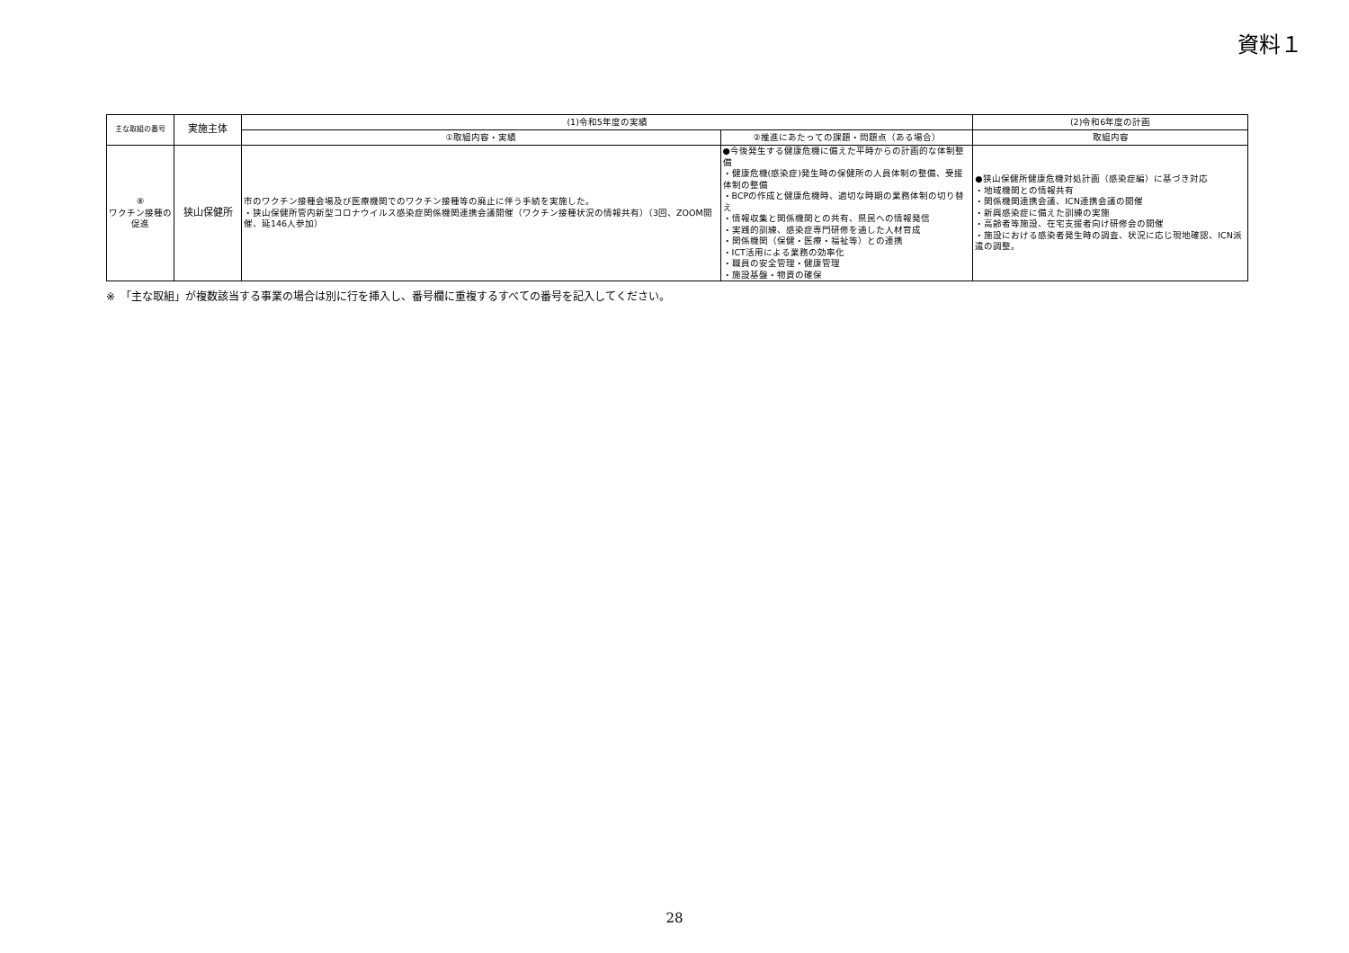資料１
| 主な取組の番号 | 実施主体 | (1)令和5年度の実績 | | (2)令和6年度の計画 |
| --- | --- | --- | --- | --- |
| | | ①取組内容・実績 | ②推進にあたっての課題・問題点（ある場合） | 取組内容 |
| ⑧ ワクチン接種の促進 | 狭山保健所 | 市のワクチン接種会場及び医療機関でのワクチン接種等の廃止に伴う手続を実施した。 ・狭山保健所管内新型コロナウイルス感染症関係機関連携会議開催（ワクチン接種状況の情報共有）（3回、ZOOM開催、延146人参加） | ●今後発生する健康危機に備えた平時からの計画的な体制整備 ・健康危機(感染症)発生時の保健所の人員体制の整備、受援体制の整備 ・BCPの作成と健康危機時、適切な時期の業務体制の切り替え ・情報収集と関係機関との共有、県民への情報発信 ・実践的訓練、感染症専門研修を通した人材育成 ・関係機関（保健・医療・福祉等）との連携 ・ICT活用による業務の効率化 ・職員の安全管理・健康管理 ・施設基盤・物資の確保 | ●狭山保健所健康危機対処計画（感染症編）に基づき対応 ・地域機関との情報共有 ・関係機関連携会議、ICN連携会議の開催 ・新興感染症に備えた訓練の実施 ・高齢者等施設、在宅支援者向け研修会の開催 ・施設における感染者発生時の調査、状況に応じ現地確認、ICN派遣の調整。 |
※　「主な取組」が複数該当する事業の場合は別に行を挿入し、番号欄に重複するすべての番号を記入してください。
28